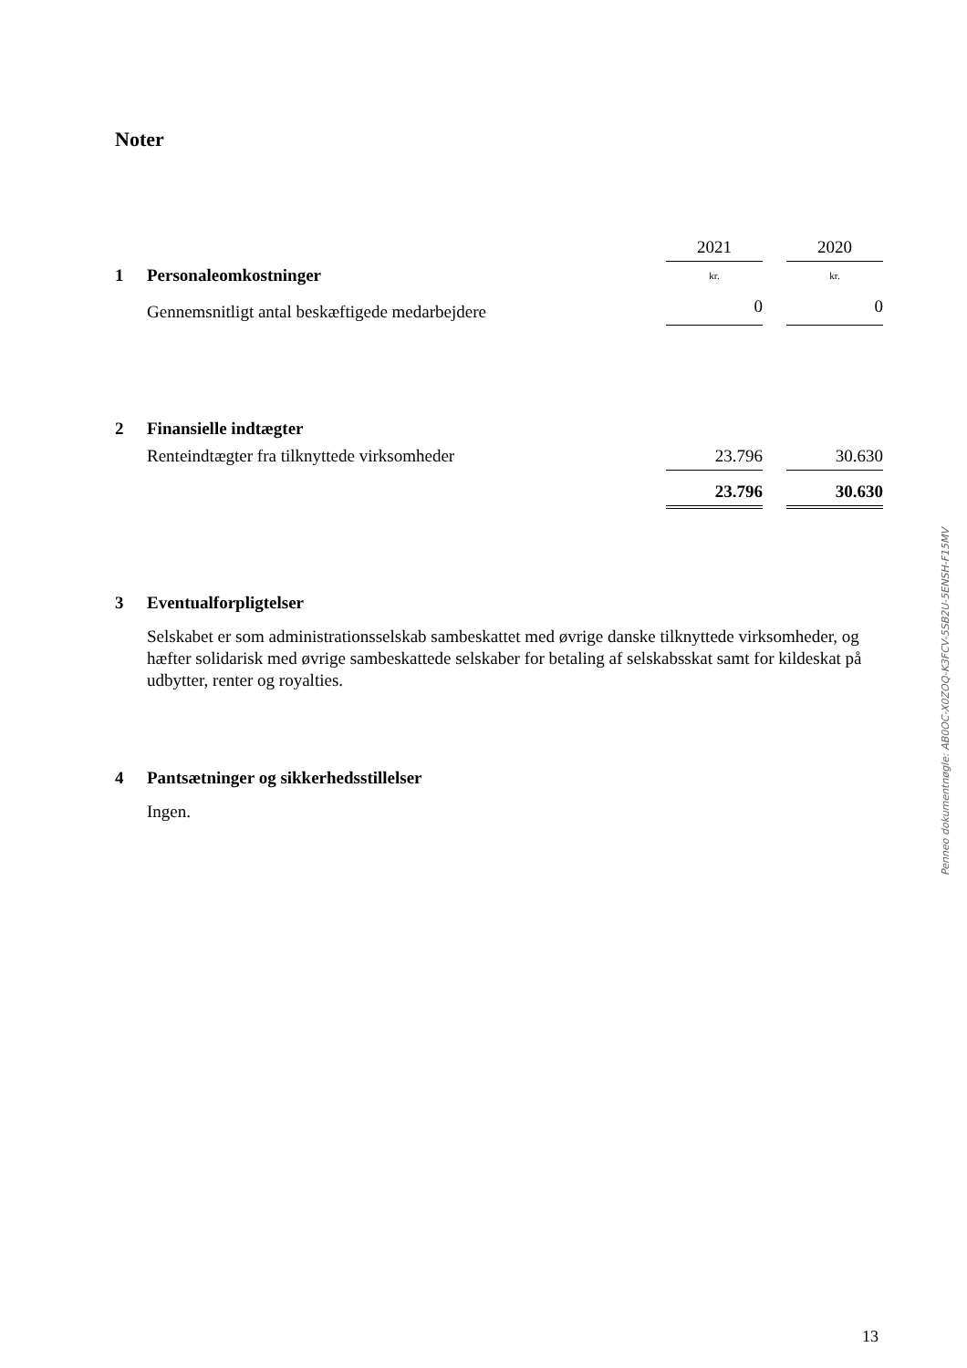Noter
| | | 2021 | | 2020 |
| 1 | Personaleomkostninger | kr. | | kr. |
| | Gennemsnitligt antal beskæftigede medarbejdere | 0 | | 0 |
| 2 | Finansielle indtægter | | | |
| | Renteindtægter fra tilknyttede virksomheder | 23.796 | | 30.630 |
| | | 23.796 | | 30.630 |
| 3 | Eventualforpligtelser | | | |
Selskabet er som administrationsselskab sambeskattet med øvrige danske tilknyttede virksomheder, og hæfter solidarisk med øvrige sambeskattede selskaber for betaling af selskabsskat samt for kildeskat på udbytter, renter og royalties.
| 4 | Pantsætninger og sikkerhedsstillelser |
Ingen.
Penneo dokumentnøgle: AB0OC-X0ZOQ-K3FCV-5SB2U-5ENSH-F15MV
13